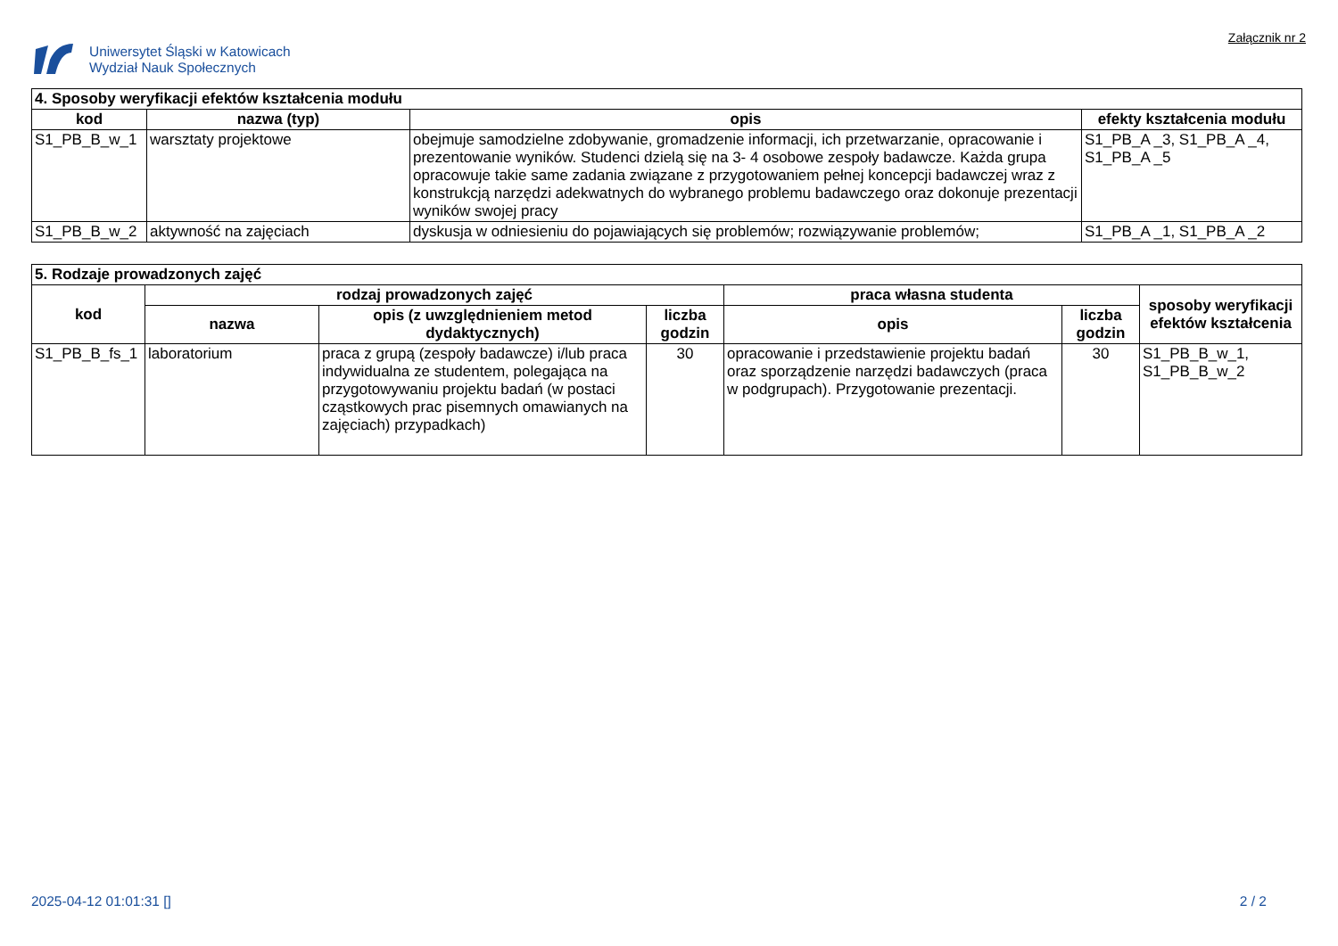Uniwersytet Śląski w Katowicach
Wydział Nauk Społecznych
Załącznik nr 2
| 4. Sposoby weryfikacji efektów kształcenia modułu | | | |
| --- | --- | --- | --- |
| kod | nazwa (typ) | opis | efekty kształcenia modułu |
| S1_PB_B_w_1 | warsztaty projektowe | obejmuje samodzielne zdobywanie, gromadzenie informacji, ich przetwarzanie, opracowanie i prezentowanie wyników. Studenci dzielą się na 3- 4 osobowe zespoły badawcze. Każda grupa opracowuje takie same zadania związane z przygotowaniem pełnej koncepcji badawczej wraz z konstrukcją narzędzi adekwatnych do wybranego problemu badawczego oraz dokonuje prezentacji wyników swojej pracy | S1_PB_A _3, S1_PB_A _4, S1_PB_A _5 |
| S1_PB_B_w_2 | aktywność na zajęciach | dyskusja w odniesieniu do pojawiających się problemów; rozwiązywanie problemów; | S1_PB_A _1, S1_PB_A _2 |
| 5. Rodzaje prowadzonych zajęć | | | | | | |
| --- | --- | --- | --- | --- | --- | --- |
| kod | rodzaj prowadzonych zajęć | | | praca własna studenta | | sposoby weryfikacji efektów kształcenia |
| | nazwa | opis (z uwzględnieniem metod dydaktycznych) | liczba godzin | opis | liczba godzin | |
| S1_PB_B_fs_1 | laboratorium | praca z grupą (zespoły badawcze) i/lub praca indywidualna ze studentem, polegająca na przygotowywaniu projektu badań (w postaci cząstkowych prac pisemnych omawianych na zajęciach) przypadkach) | 30 | opracowanie i przedstawienie projektu badań oraz sporządzenie narzędzi badawczych (praca w podgrupach). Przygotowanie prezentacji. | 30 | S1_PB_B_w_1, S1_PB_B_w_2 |
2025-04-12 01:01:31 [] 2 / 2